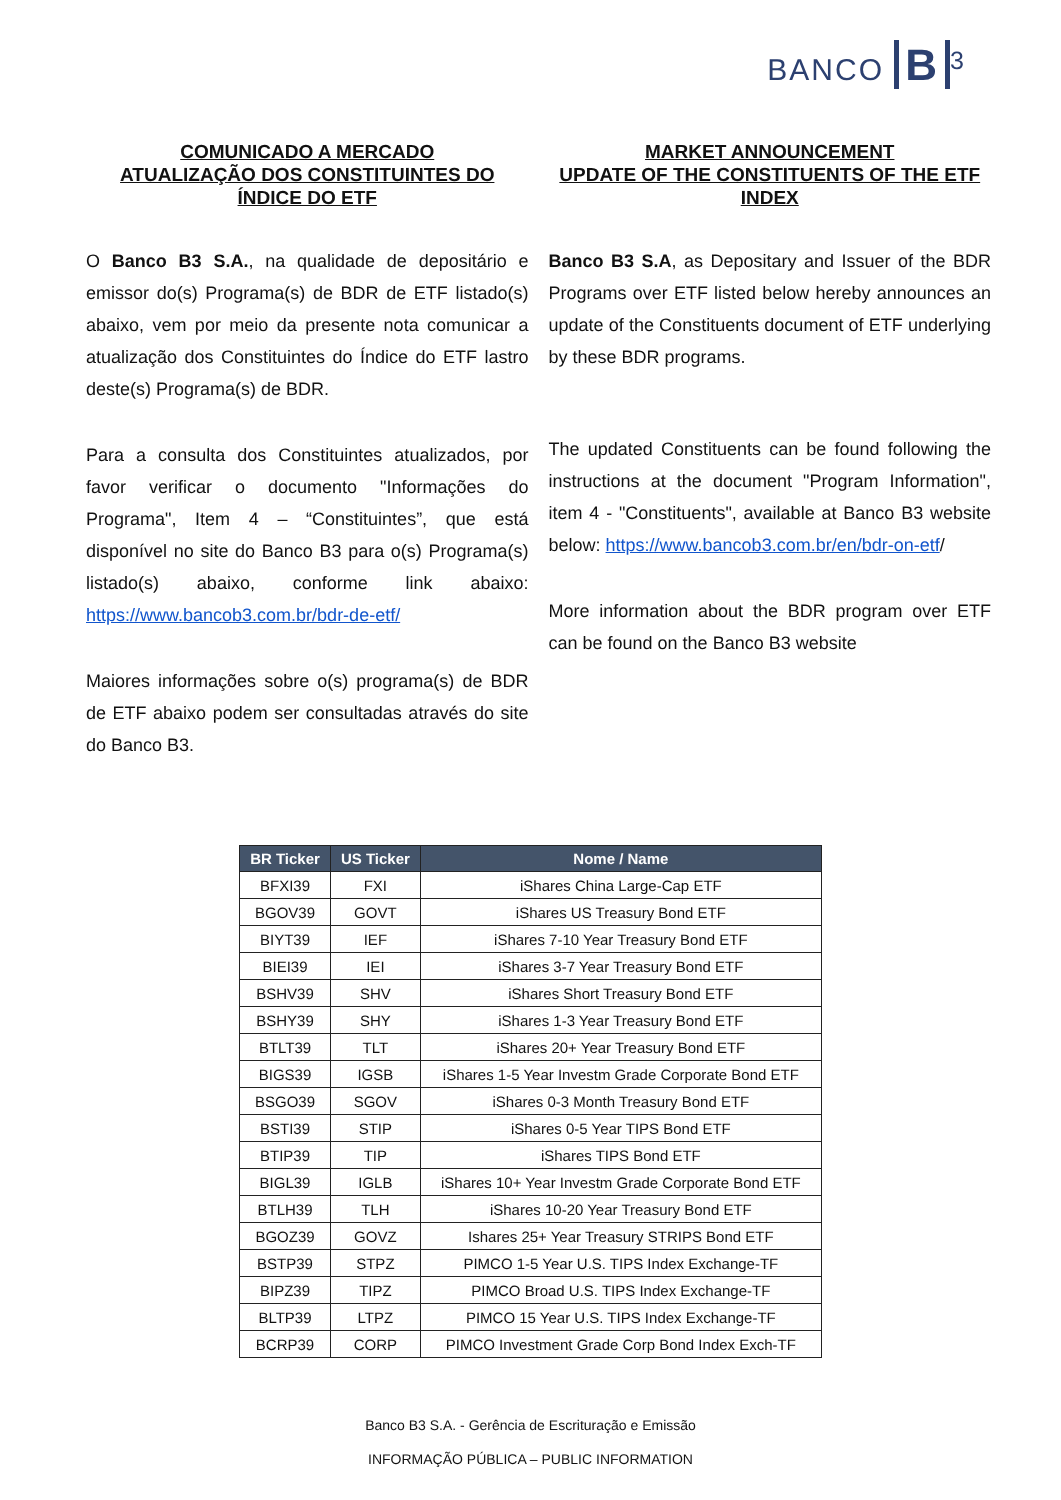BANCO B<sup>3</sup>
COMUNICADO A MERCADO
ATUALIZAÇÃO DOS CONSTITUINTES DO ÍNDICE DO ETF
O Banco B3 S.A., na qualidade de depositário e emissor do(s) Programa(s) de BDR de ETF listado(s) abaixo, vem por meio da presente nota comunicar a atualização dos Constituintes do Índice do ETF lastro deste(s) Programa(s) de BDR.
Para a consulta dos Constituintes atualizados, por favor verificar o documento "Informações do Programa", Item 4 – “Constituintes”, que está disponível no site do Banco B3 para o(s) Programa(s) listado(s) abaixo, conforme link abaixo: https://www.bancob3.com.br/bdr-de-etf/
Maiores informações sobre o(s) programa(s) de BDR de ETF abaixo podem ser consultadas através do site do Banco B3.
MARKET ANNOUNCEMENT
UPDATE OF THE CONSTITUENTS OF THE ETF INDEX
Banco B3 S.A, as Depositary and Issuer of the BDR Programs over ETF listed below hereby announces an update of the Constituents document of ETF underlying by these BDR programs.
The updated Constituents can be found following the instructions at the document "Program Information", item 4 - "Constituents", available at Banco B3 website below: https://www.bancob3.com.br/en/bdr-on-etf/
More information about the BDR program over ETF can be found on the Banco B3 website
| BR Ticker | US Ticker | Nome / Name |
| --- | --- | --- |
| BFXI39 | FXI | iShares China Large-Cap ETF |
| BGOV39 | GOVT | iShares US Treasury Bond ETF |
| BIYT39 | IEF | iShares 7-10 Year Treasury Bond ETF |
| BIEI39 | IEI | iShares 3-7 Year Treasury Bond ETF |
| BSHV39 | SHV | iShares Short Treasury Bond ETF |
| BSHY39 | SHY | iShares 1-3 Year Treasury Bond ETF |
| BTLT39 | TLT | iShares 20+ Year Treasury Bond ETF |
| BIGS39 | IGSB | iShares 1-5 Year Investm Grade Corporate Bond ETF |
| BSGO39 | SGOV | iShares 0-3 Month Treasury Bond ETF |
| BSTI39 | STIP | iShares 0-5 Year TIPS Bond ETF |
| BTIP39 | TIP | iShares TIPS Bond ETF |
| BIGL39 | IGLB | iShares 10+ Year Investm Grade Corporate Bond ETF |
| BTLH39 | TLH | iShares 10-20 Year Treasury Bond ETF |
| BGOZ39 | GOVZ | Ishares 25+ Year Treasury STRIPS Bond ETF |
| BSTP39 | STPZ | PIMCO 1-5 Year U.S. TIPS Index Exchange-TF |
| BIPZ39 | TIPZ | PIMCO Broad U.S. TIPS Index Exchange-TF |
| BLTP39 | LTPZ | PIMCO 15 Year U.S. TIPS Index Exchange-TF |
| BCRP39 | CORP | PIMCO Investment Grade Corp Bond Index Exch-TF |
Banco B3 S.A. - Gerência de Escrituração e Emissão
INFORMAÇÃO PÚBLICA – PUBLIC INFORMATION